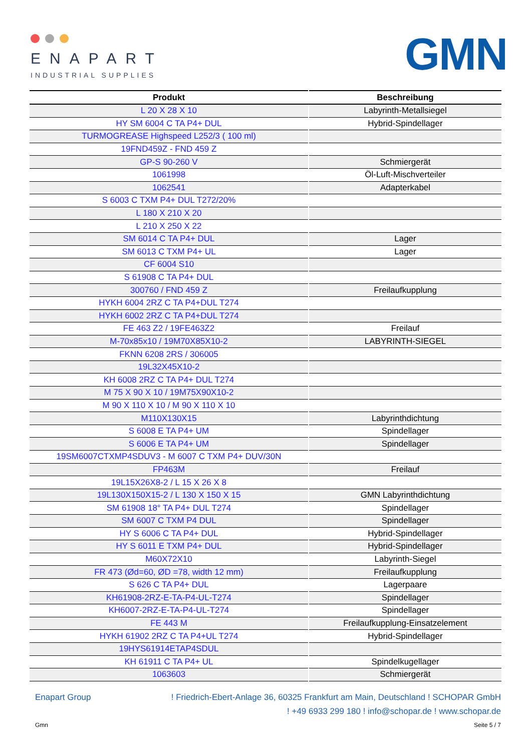ENAPART
INDUSTRIAL SUPPLIES
GMN
| Produkt | Beschreibung |
| --- | --- |
| L 20 X 28 X 10 | Labyrinth-Metallsiegel |
| HY SM 6004 C TA P4+ DUL | Hybrid-Spindellager |
| TURMOGREASE Highspeed L252/3 ( 100 ml) | |
| 19FND459Z - FND 459 Z | |
| GP-S 90-260 V | Schmiergerät |
| 1061998 | Öl-Luft-Mischverteiler |
| 1062541 | Adapterkabel |
| S 6003 C TXM P4+ DUL T272/20% | |
| L 180 X 210 X 20 | |
| L 210 X 250 X 22 | |
| SM 6014 C TA P4+ DUL | Lager |
| SM 6013 C TXM P4+ UL | Lager |
| CF 6004 S10 | |
| S 61908 C TA P4+ DUL | |
| 300760 / FND 459 Z | Freilaufkupplung |
| HYKH 6004 2RZ C TA P4+DUL T274 | |
| HYKH 6002 2RZ C TA P4+DUL T274 | |
| FE 463 Z2 / 19FE463Z2 | Freilauf |
| M-70x85x10 / 19M70X85X10-2 | LABYRINTH-SIEGEL |
| FKNN 6208 2RS / 306005 | |
| 19L32X45X10-2 | |
| KH 6008 2RZ C TA P4+ DUL T274 | |
| M 75 X 90 X 10 / 19M75X90X10-2 | |
| M 90 X 110 X 10 / M 90 X 110 X 10 | |
| M110X130X15 | Labyrinthdichtung |
| S 6008 E TA P4+ UM | Spindellager |
| S 6006 E TA P4+ UM | Spindellager |
| 19SM6007CTXMP4SDUV3 - M 6007 C TXM P4+ DUV/30N | |
| FP463M | Freilauf |
| 19L15X26X8-2 / L 15 X 26 X 8 | |
| 19L130X150X15-2 / L 130 X 150 X 15 | GMN Labyrinthdichtung |
| SM 61908 18° TA P4+ DUL T274 | Spindellager |
| SM 6007 C TXM P4 DUL | Spindellager |
| HY S 6006 C TA P4+ DUL | Hybrid-Spindellager |
| HY S 6011 E TXM P4+ DUL | Hybrid-Spindellager |
| M60X72X10 | Labyrinth-Siegel |
| FR 473 (Ød=60, ØD =78, width 12 mm) | Freilaufkupplung |
| S 626 C TA P4+ DUL | Lagerpaare |
| KH61908-2RZ-E-TA-P4-UL-T274 | Spindellager |
| KH6007-2RZ-E-TA-P4-UL-T274 | Spindellager |
| FE 443 M | Freilaufkupplung-Einsatzelement |
| HYKH 61902 2RZ C TA P4+UL T274 | Hybrid-Spindellager |
| 19HYS61914ETAP4SDUL | |
| KH 61911 C TA P4+ UL | Spindelkugellager |
| 1063603 | Schmiergerät |
Enapart Group! Friedrich-Ebert-Anlage 36, 60325 Frankfurt am Main, Deutschland ! SCHOPAR GmbH
! +49 6933 299 180 ! info@schopar.de ! www.schopar.de
Gmn Seite 5 / 7